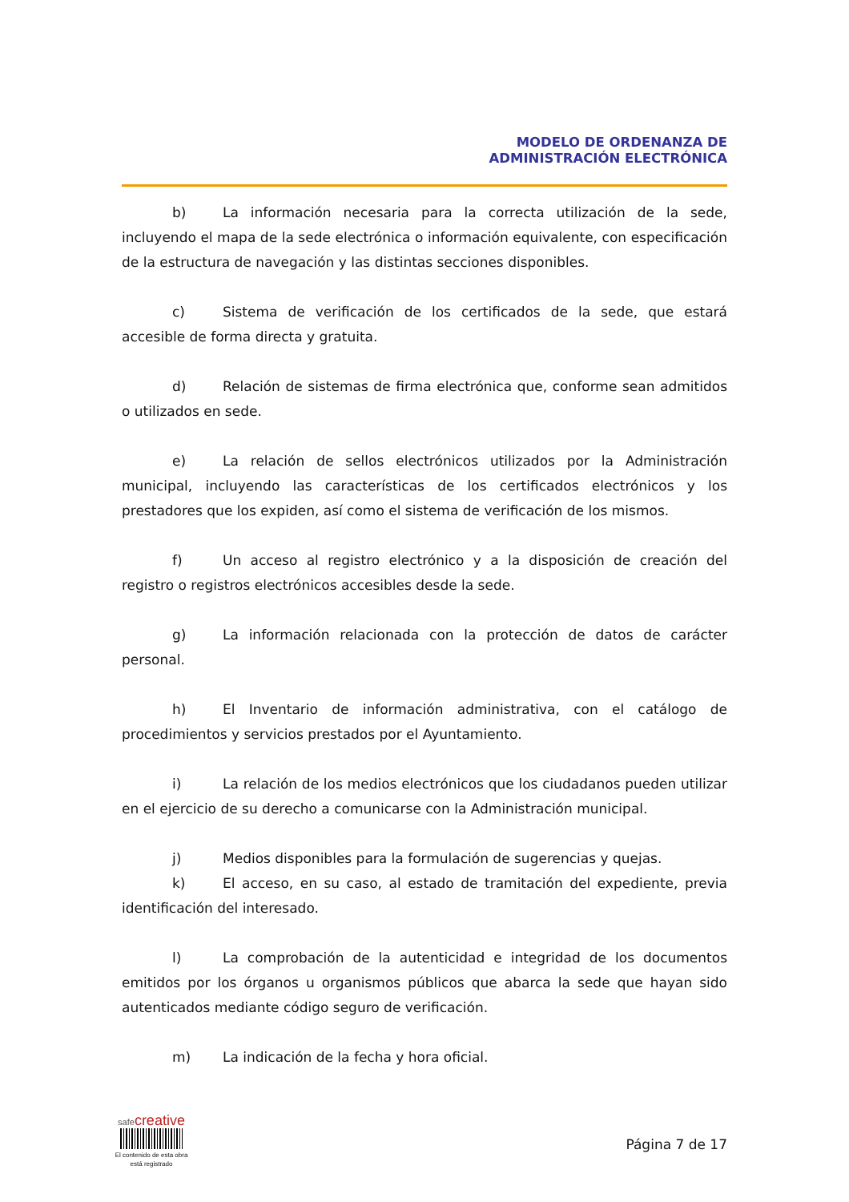MODELO DE ORDENANZA DE
ADMINISTRACIÓN ELECTRÓNICA
b) La información necesaria para la correcta utilización de la sede, incluyendo el mapa de la sede electrónica o información equivalente, con especificación de la estructura de navegación y las distintas secciones disponibles.
c) Sistema de verificación de los certificados de la sede, que estará accesible de forma directa y gratuita.
d) Relación de sistemas de firma electrónica que, conforme sean admitidos o utilizados en sede.
e) La relación de sellos electrónicos utilizados por la Administración municipal, incluyendo las características de los certificados electrónicos y los prestadores que los expiden, así como el sistema de verificación de los mismos.
f) Un acceso al registro electrónico y a la disposición de creación del registro o registros electrónicos accesibles desde la sede.
g) La información relacionada con la protección de datos de carácter personal.
h) El Inventario de información administrativa, con el catálogo de procedimientos y servicios prestados por el Ayuntamiento.
i) La relación de los medios electrónicos que los ciudadanos pueden utilizar en el ejercicio de su derecho a comunicarse con la Administración municipal.
j) Medios disponibles para la formulación de sugerencias y quejas.
k) El acceso, en su caso, al estado de tramitación del expediente, previa identificación del interesado.
l) La comprobación de la autenticidad e integridad de los documentos emitidos por los órganos u organismos públicos que abarca la sede que hayan sido autenticados mediante código seguro de verificación.
m) La indicación de la fecha y hora oficial.
safecreative
El contenido de esta obra
está registrado
Página 7 de 17